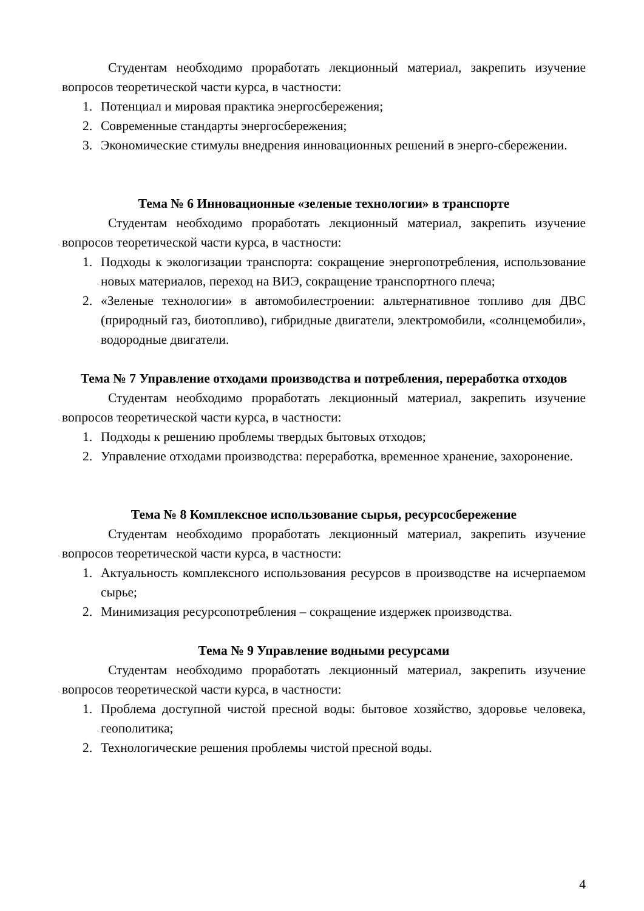Студентам необходимо проработать лекционный материал, закрепить изучение вопросов теоретической части курса, в частности:
1. Потенциал и мировая практика энергосбережения;
2. Современные стандарты энергосбережения;
3. Экономические стимулы внедрения инновационных решений в энерго-сбережении.
Тема № 6 Инновационные «зеленые технологии» в транспорте
Студентам необходимо проработать лекционный материал, закрепить изучение вопросов теоретической части курса, в частности:
1. Подходы к экологизации транспорта: сокращение энергопотребления, использование новых материалов, переход на ВИЭ, сокращение транспортного плеча;
2. «Зеленые технологии» в автомобилестроении: альтернативное топливо для ДВС (природный газ, биотопливо), гибридные двигатели, электромобили, «солнцемобили», водородные двигатели.
Тема № 7 Управление отходами производства и потребления, переработка отходов
Студентам необходимо проработать лекционный материал, закрепить изучение вопросов теоретической части курса, в частности:
1. Подходы к решению проблемы твердых бытовых отходов;
2. Управление отходами производства: переработка, временное хранение, захоронение.
Тема № 8 Комплексное использование сырья, ресурсосбережение
Студентам необходимо проработать лекционный материал, закрепить изучение вопросов теоретической части курса, в частности:
1. Актуальность комплексного использования ресурсов в производстве на исчерпаемом сырье;
2. Минимизация ресурсопотребления – сокращение издержек производства.
Тема № 9 Управление водными ресурсами
Студентам необходимо проработать лекционный материал, закрепить изучение вопросов теоретической части курса, в частности:
1. Проблема доступной чистой пресной воды: бытовое хозяйство, здоровье человека, геополитика;
2. Технологические решения проблемы чистой пресной воды.
4